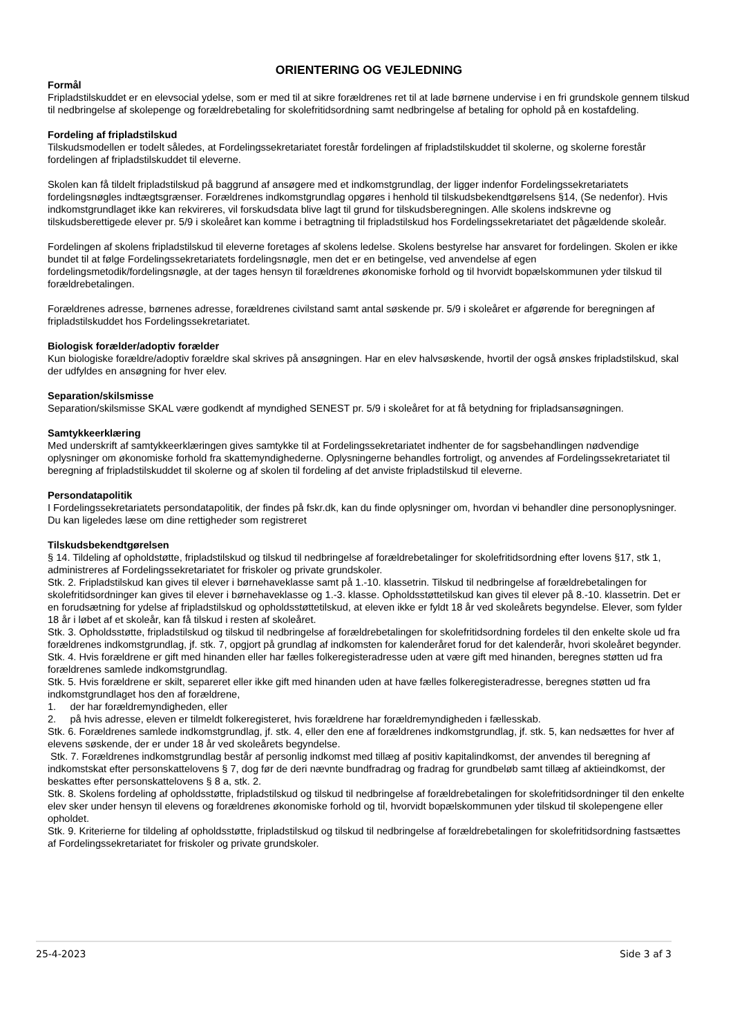ORIENTERING OG VEJLEDNING
Formål
Fripladstilskuddet er en elevsocial ydelse, som er med til at sikre forældrenes ret til at lade børnene undervise i en fri grundskole gennem tilskud til nedbringelse af skolepenge og forældrebetaling for skolefritidsordning samt nedbringelse af betaling for ophold på en kostafdeling.
Fordeling af fripladstilskud
Tilskudsmodellen er todelt således, at Fordelingssekretariatet forestår fordelingen af fripladstilskuddet til skolerne, og skolerne forestår fordelingen af fripladstilskuddet til eleverne.
Skolen kan få tildelt fripladstilskud på baggrund af ansøgere med et indkomstgrundlag, der ligger indenfor Fordelingssekretariatets fordelingsnøgles indtægtsgrænser. Forældrenes indkomstgrundlag opgøres i henhold til tilskudsbekendtgørelsens §14, (Se nedenfor). Hvis indkomstgrundlaget ikke kan rekvireres, vil forskudsdata blive lagt til grund for tilskudsberegningen. Alle skolens indskrevne og tilskudsberettigede elever pr. 5/9 i skoleåret kan komme i betragtning til fripladstilskud hos Fordelingssekretariatet det pågældende skoleår.
Fordelingen af skolens fripladstilskud til eleverne foretages af skolens ledelse. Skolens bestyrelse har ansvaret for fordelingen. Skolen er ikke bundet til at følge Fordelingssekretariatets fordelingsnøgle, men det er en betingelse, ved anvendelse af egen fordelingsmetodik/fordelingsnøgle, at der tages hensyn til forældrenes økonomiske forhold og til hvorvidt bopælskommunen yder tilskud til forældrebetalingen.
Forældrenes adresse, børnenes adresse, forældrenes civilstand samt antal søskende pr. 5/9 i skoleåret er afgørende for beregningen af fripladstilskuddet hos Fordelingssekretariatet.
Biologisk forælder/adoptiv forælder
Kun biologiske forældre/adoptiv forældre skal skrives på ansøgningen. Har en elev halvsøskende, hvortil der også ønskes fripladstilskud, skal der udfyldes en ansøgning for hver elev.
Separation/skilsmisse
Separation/skilsmisse SKAL være godkendt af myndighed SENEST pr. 5/9 i skoleåret for at få betydning for fripladsansøgningen.
Samtykkeerklæring
Med underskrift af samtykkeerklæringen gives samtykke til at Fordelingssekretariatet indhenter de for sagsbehandlingen nødvendige oplysninger om økonomiske forhold fra skattemyndighederne. Oplysningerne behandles fortroligt, og anvendes af Fordelingssekretariatet til beregning af fripladstilskuddet til skolerne og af skolen til fordeling af det anviste fripladstilskud til eleverne.
Persondatapolitik
I Fordelingssekretariatets persondatapolitik, der findes på fskr.dk, kan du finde oplysninger om, hvordan vi behandler dine personoplysninger. Du kan ligeledes læse om dine rettigheder som registreret
Tilskudsbekendtgørelsen
§ 14. Tildeling af opholdstøtte, fripladstilskud og tilskud til nedbringelse af forældrebetalinger for skolefritidsordning efter lovens §17, stk 1, administreres af Fordelingssekretariatet for friskoler og private grundskoler.
Stk. 2. Fripladstilskud kan gives til elever i børnehaveklasse samt på 1.-10. klassetrin. Tilskud til nedbringelse af forældrebetalingen for skolefritidsordninger kan gives til elever i børnehaveklasse og 1.-3. klasse. Opholdsstøttetilskud kan gives til elever på 8.-10. klassetrin. Det er en forudsætning for ydelse af fripladstilskud og opholdsstøttetilskud, at eleven ikke er fyldt 18 år ved skoleårets begyndelse. Elever, som fylder 18 år i løbet af et skoleår, kan få tilskud i resten af skoleåret.
Stk. 3. Opholdsstøtte, fripladstilskud og tilskud til nedbringelse af forældrebetalingen for skolefritidsordning fordeles til den enkelte skole ud fra forældrenes indkomstgrundlag, jf. stk. 7, opgjort på grundlag af indkomsten for kalenderåret forud for det kalenderår, hvori skoleåret begynder.
Stk. 4. Hvis forældrene er gift med hinanden eller har fælles folkeregisteradresse uden at være gift med hinanden, beregnes støtten ud fra forældrenes samlede indkomstgrundlag.
Stk. 5. Hvis forældrene er skilt, separeret eller ikke gift med hinanden uden at have fælles folkeregisteradresse, beregnes støtten ud fra indkomstgrundlaget hos den af forældrene,
1. der har forældremyndigheden, eller
2. på hvis adresse, eleven er tilmeldt folkeregisteret, hvis forældrene har forældremyndigheden i fællesskab.
Stk. 6. Forældrenes samlede indkomstgrundlag, jf. stk. 4, eller den ene af forældrenes indkomstgrundlag, jf. stk. 5, kan nedsættes for hver af elevens søskende, der er under 18 år ved skoleårets begyndelse.
Stk. 7. Forældrenes indkomstgrundlag består af personlig indkomst med tillæg af positiv kapitalindkomst, der anvendes til beregning af indkomstskat efter personskattelovens § 7, dog før de deri nævnte bundfradrag og fradrag for grundbeløb samt tillæg af aktieindkomst, der beskattes efter personskattelovens § 8 a, stk. 2.
Stk. 8. Skolens fordeling af opholdsstøtte, fripladstilskud og tilskud til nedbringelse af forældrebetalingen for skolefritidsordninger til den enkelte elev sker under hensyn til elevens og forældrenes økonomiske forhold og til, hvorvidt bopælskommunen yder tilskud til skolepengene eller opholdet.
Stk. 9. Kriterierne for tildeling af opholdsstøtte, fripladstilskud og tilskud til nedbringelse af forældrebetalingen for skolefritidsordning fastsættes af Fordelingssekretariatet for friskoler og private grundskoler.
25-4-2023 Side 3 af 3